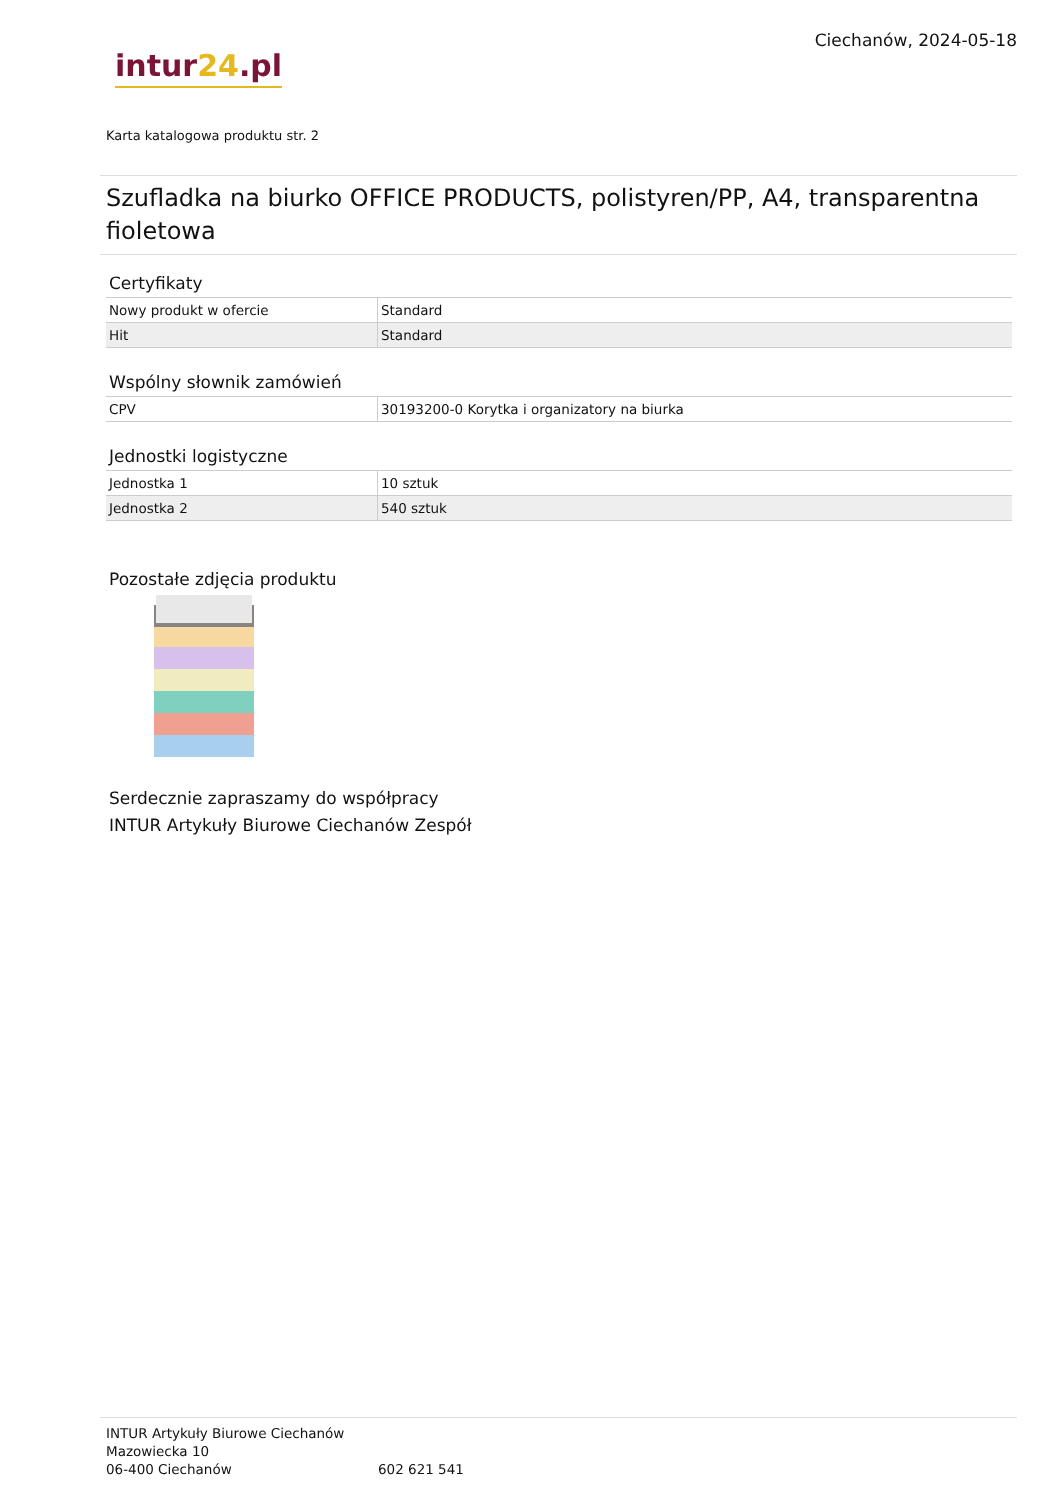intur24.pl
Ciechanów, 2024-05-18
Karta katalogowa produktu str. 2
Szufladka na biurko OFFICE PRODUCTS, polistyren/PP, A4, transparentna fioletowa
Certyfikaty
| Nowy produkt w ofercie | Standard |
| Hit | Standard |
Wspólny słownik zamówień
| CPV | 30193200-0 Korytka i organizatory na biurka |
Jednostki logistyczne
| Jednostka 1 | 10 sztuk |
| Jednostka 2 | 540 sztuk |
Pozostałe zdjęcia produktu
Serdecznie zapraszamy do współpracy
INTUR Artykuły Biurowe Ciechanów Zespół
INTUR Artykuły Biurowe Ciechanów
Mazowiecka 10
06-400 Ciechanów
602 621 541